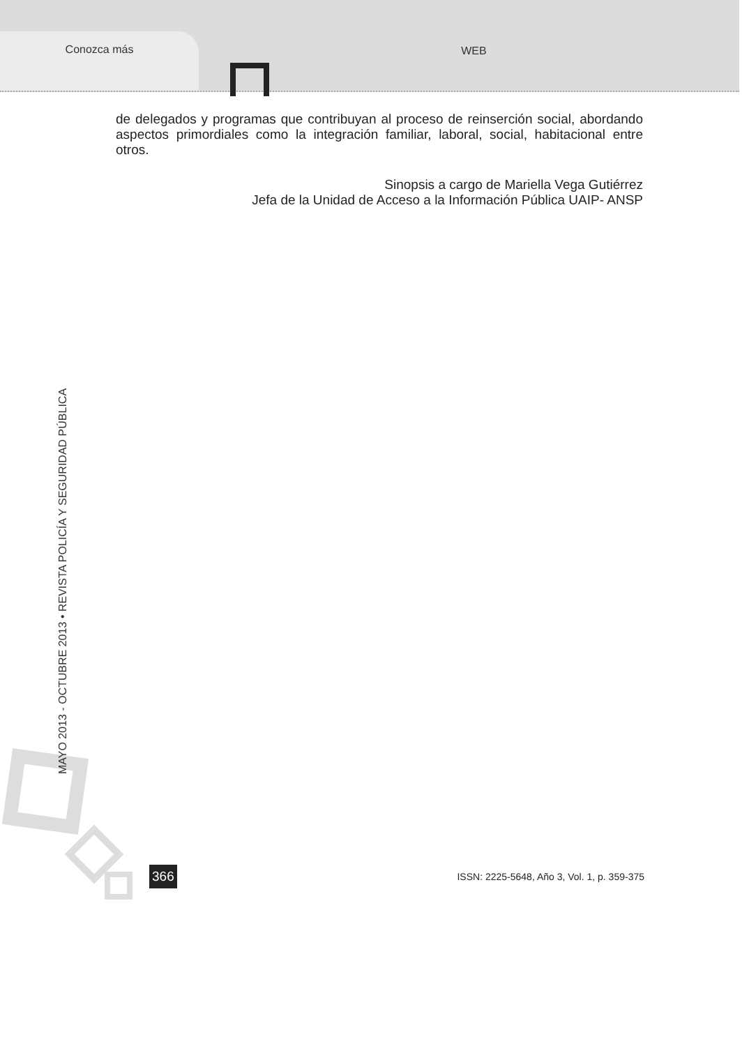Conozca más WEB
de delegados y programas que contribuyan al proceso de reinserción social, abordando aspectos primordiales como la integración familiar, laboral, social, habitacional entre otros.
Sinopsis a cargo de Mariella Vega Gutiérrez
Jefa de la Unidad de Acceso a la Información Pública UAIP- ANSP
MAYO 2013 - OCTUBRE 2013 • REVISTA POLICÍA Y SEGURIDAD PÚBLICA
366 ISSN: 2225-5648, Año 3, Vol. 1, p. 359-375